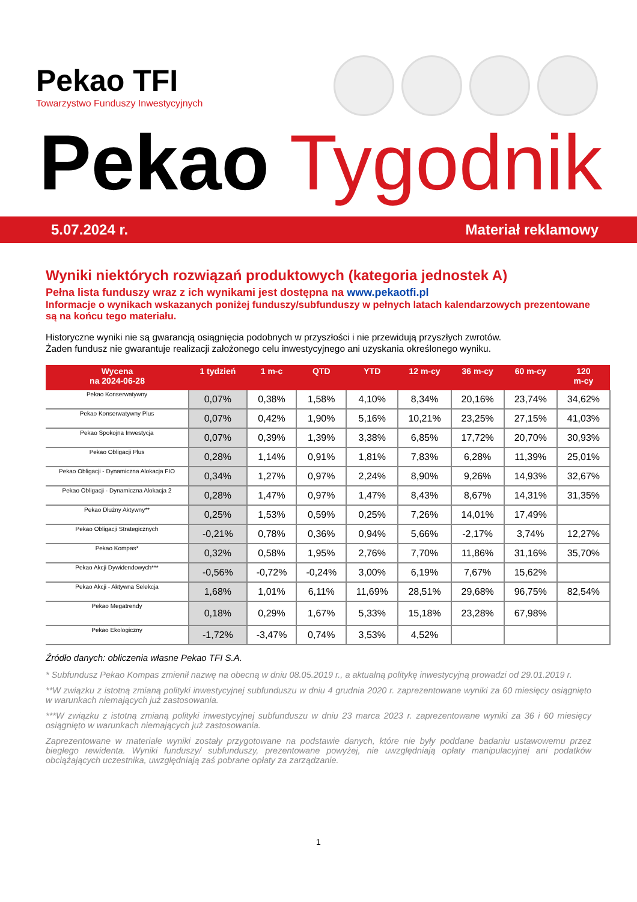Pekao TFI
Towarzystwo Funduszy Inwestycyjnych
Pekao Tygodnik
5.07.2024 r. Materiał reklamowy
Wyniki niektórych rozwiązań produktowych (kategoria jednostek A)
Pełna lista funduszy wraz z ich wynikami jest dostępna na www.pekaotfi.pl
Informacje o wynikach wskazanych poniżej funduszy/subfunduszy w pełnych latach kalendarzowych prezentowane są na końcu tego materiału.
Historyczne wyniki nie są gwarancją osiągnięcia podobnych w przyszłości i nie przewidują przyszłych zwrotów.
Żaden fundusz nie gwarantuje realizacji założonego celu inwestycyjnego ani uzyskania określonego wyniku.
| Wycena na 2024-06-28 | 1 tydzień | 1 m-c | QTD | YTD | 12 m-cy | 36 m-cy | 60 m-cy | 120 m-cy |
| --- | --- | --- | --- | --- | --- | --- | --- | --- |
| Pekao Konserwatywny | 0,07% | 0,38% | 1,58% | 4,10% | 8,34% | 20,16% | 23,74% | 34,62% |
| Pekao Konserwatywny Plus | 0,07% | 0,42% | 1,90% | 5,16% | 10,21% | 23,25% | 27,15% | 41,03% |
| Pekao Spokojna Inwestycja | 0,07% | 0,39% | 1,39% | 3,38% | 6,85% | 17,72% | 20,70% | 30,93% |
| Pekao Obligacji Plus | 0,28% | 1,14% | 0,91% | 1,81% | 7,83% | 6,28% | 11,39% | 25,01% |
| Pekao Obligacji - Dynamiczna Alokacja FIO | 0,34% | 1,27% | 0,97% | 2,24% | 8,90% | 9,26% | 14,93% | 32,67% |
| Pekao Obligacji - Dynamiczna Alokacja 2 | 0,28% | 1,47% | 0,97% | 1,47% | 8,43% | 8,67% | 14,31% | 31,35% |
| Pekao Dłużny Aktywny** | 0,25% | 1,53% | 0,59% | 0,25% | 7,26% | 14,01% | 17,49% | |
| Pekao Obligacji Strategicznych | -0,21% | 0,78% | 0,36% | 0,94% | 5,66% | -2,17% | 3,74% | 12,27% |
| Pekao Kompas* | 0,32% | 0,58% | 1,95% | 2,76% | 7,70% | 11,86% | 31,16% | 35,70% |
| Pekao Akcji Dywidendowych*** | -0,56% | -0,72% | -0,24% | 3,00% | 6,19% | 7,67% | 15,62% | |
| Pekao Akcji - Aktywna Selekcja | 1,68% | 1,01% | 6,11% | 11,69% | 28,51% | 29,68% | 96,75% | 82,54% |
| Pekao Megatrendy | 0,18% | 0,29% | 1,67% | 5,33% | 15,18% | 23,28% | 67,98% | |
| Pekao Ekologiczny | -1,72% | -3,47% | 0,74% | 3,53% | 4,52% | | | |
Źródło danych: obliczenia własne Pekao TFI S.A.
* Subfundusz Pekao Kompas zmienił nazwę na obecną w dniu 08.05.2019 r., a aktualną politykę inwestycyjną prowadzi od 29.01.2019 r.
**W związku z istotną zmianą polityki inwestycyjnej subfunduszu w dniu 4 grudnia 2020 r. zaprezentowane wyniki za 60 miesięcy osiągnięto w warunkach niemających już zastosowania.
***W związku z istotną zmianą polityki inwestycyjnej subfunduszu w dniu 23 marca 2023 r. zaprezentowane wyniki za 36 i 60 miesięcy osiągnięto w warunkach niemających już zastosowania.
Zaprezentowane w materiale wyniki zostały przygotowane na podstawie danych, które nie były poddane badaniu ustawowemu przez biegłego rewidenta. Wyniki funduszy/ subfunduszy, prezentowane powyżej, nie uwzględniają opłaty manipulacyjnej ani podatków obciążających uczestnika, uwzględniają zaś pobrane opłaty za zarządzanie.
1